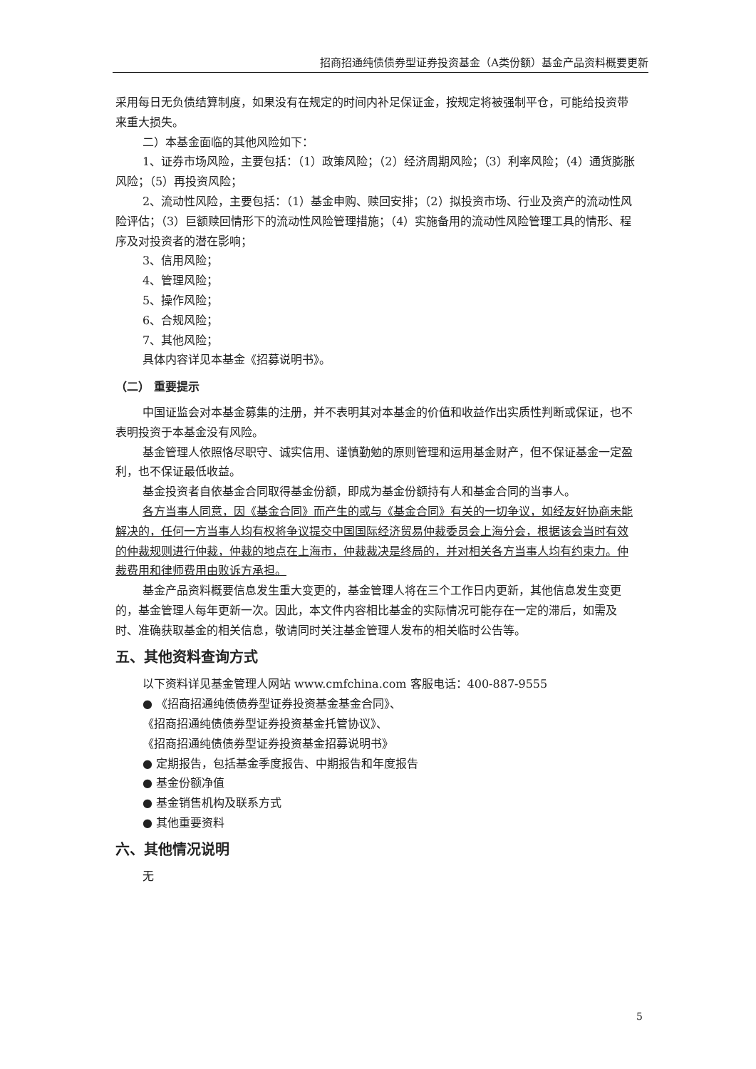招商招通纯债债券型证券投资基金（A类份额）基金产品资料概要更新
采用每日无负债结算制度，如果没有在规定的时间内补足保证金，按规定将被强制平仓，可能给投资带来重大损失。
二）本基金面临的其他风险如下：
1、证券市场风险，主要包括：（1）政策风险；（2）经济周期风险；（3）利率风险；（4）通货膨胀风险；（5）再投资风险；
2、流动性风险，主要包括：（1）基金申购、赎回安排；（2）拟投资市场、行业及资产的流动性风险评估；（3）巨额赎回情形下的流动性风险管理措施；（4）实施备用的流动性风险管理工具的情形、程序及对投资者的潜在影响；
3、信用风险；
4、管理风险；
5、操作风险；
6、合规风险；
7、其他风险；
具体内容详见本基金《招募说明书》。
（二） 重要提示
中国证监会对本基金募集的注册，并不表明其对本基金的价值和收益作出实质性判断或保证，也不表明投资于本基金没有风险。
基金管理人依照恪尽职守、诚实信用、谨慎勤勉的原则管理和运用基金财产，但不保证基金一定盈利，也不保证最低收益。
基金投资者自依基金合同取得基金份额，即成为基金份额持有人和基金合同的当事人。
各方当事人同意，因《基金合同》而产生的或与《基金合同》有关的一切争议，如经友好协商未能解决的，任何一方当事人均有权将争议提交中国国际经济贸易仲裁委员会上海分会，根据该会当时有效的仲裁规则进行仲裁，仲裁的地点在上海市，仲裁裁决是终局的，并对相关各方当事人均有约束力。仲裁费用和律师费用由败诉方承担。
基金产品资料概要信息发生重大变更的，基金管理人将在三个工作日内更新，其他信息发生变更的，基金管理人每年更新一次。因此，本文件内容相比基金的实际情况可能存在一定的滞后，如需及时、准确获取基金的相关信息，敬请同时关注基金管理人发布的相关临时公告等。
五、其他资料查询方式
以下资料详见基金管理人网站 www.cmfchina.com 客服电话：400-887-9555
● 《招商招通纯债债券型证券投资基金基金合同》、
《招商招通纯债债券型证券投资基金托管协议》、
《招商招通纯债债券型证券投资基金招募说明书》
● 定期报告，包括基金季度报告、中期报告和年度报告
● 基金份额净值
● 基金销售机构及联系方式
● 其他重要资料
六、其他情况说明
无
5